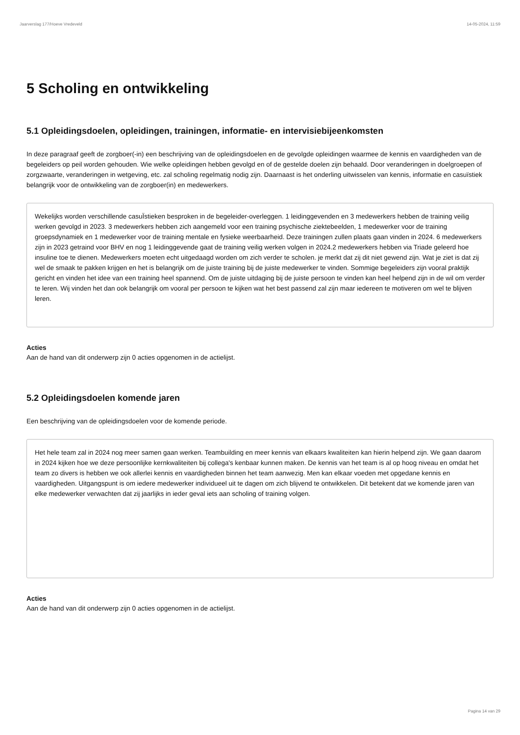Jaarverslag 177/Hoeve Vredeveld 14-05-2024, 11:59
5 Scholing en ontwikkeling
5.1 Opleidingsdoelen, opleidingen, trainingen, informatie- en intervisiebijeenkomsten
In deze paragraaf geeft de zorgboer(-in) een beschrijving van de opleidingsdoelen en de gevolgde opleidingen waarmee de kennis en vaardigheden van de begeleiders op peil worden gehouden. Wie welke opleidingen hebben gevolgd en of de gestelde doelen zijn behaald. Door veranderingen in doelgroepen of zorgzwaarte, veranderingen in wetgeving, etc. zal scholing regelmatig nodig zijn. Daarnaast is het onderling uitwisselen van kennis, informatie en casuïstiek belangrijk voor de ontwikkeling van de zorgboer(in) en medewerkers.
Wekelijks worden verschillende casuÏstieken besproken in de begeleider-overleggen. 1 leidinggevenden en 3 medewerkers hebben de training veilig werken gevolgd in 2023. 3 medewerkers hebben zich aangemeld voor een training psychische ziektebeelden, 1 medewerker voor de training groepsdynamiek en 1 medewerker voor de training mentale en fysieke weerbaarheid. Deze trainingen zullen plaats gaan vinden in 2024. 6 medewerkers zijn in 2023 getraind voor BHV en nog 1 leidinggevende gaat de training veilig werken volgen in 2024.2 medewerkers hebben via Triade geleerd hoe insuline toe te dienen. Medewerkers moeten echt uitgedaagd worden om zich verder te scholen. je merkt dat zij dit niet gewend zijn. Wat je ziet is dat zij wel de smaak te pakken krijgen en het is belangrijk om de juiste training bij de juiste medewerker te vinden. Sommige begeleiders zijn vooral praktijk gericht en vinden het idee van een training heel spannend. Om de juiste uitdaging bij de juiste persoon te vinden kan heel helpend zijn in de wil om verder te leren. Wij vinden het dan ook belangrijk om vooral per persoon te kijken wat het best passend zal zijn maar iedereen te motiveren om wel te blijven leren.
Acties
Aan de hand van dit onderwerp zijn 0 acties opgenomen in de actielijst.
5.2 Opleidingsdoelen komende jaren
Een beschrijving van de opleidingsdoelen voor de komende periode.
Het hele team zal in 2024 nog meer samen gaan werken. Teambuilding en meer kennis van elkaars kwaliteiten kan hierin helpend zijn. We gaan daarom in 2024 kijken hoe we deze persoonlijke kernkwaliteiten bij collega's kenbaar kunnen maken. De kennis van het team is al op hoog niveau en omdat het team zo divers is hebben we ook allerlei kennis en vaardigheden binnen het team aanwezig. Men kan elkaar voeden met opgedane kennis en vaardigheden. Uitgangspunt is om iedere medewerker individueel uit te dagen om zich blijvend te ontwikkelen. Dit betekent dat we komende jaren van elke medewerker verwachten dat zij jaarlijks in ieder geval iets aan scholing of training volgen.
Acties
Aan de hand van dit onderwerp zijn 0 acties opgenomen in de actielijst.
Pagina 14 van 29